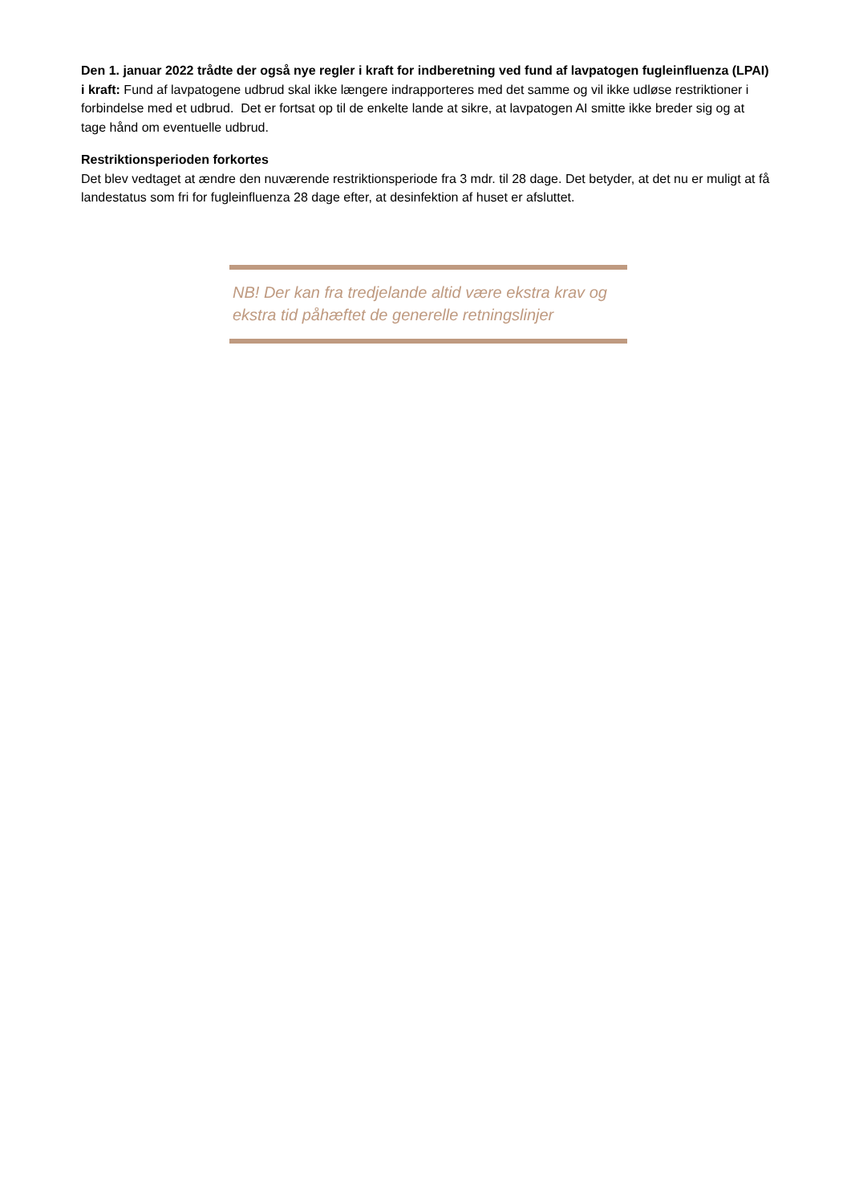Den 1. januar 2022 trådte der også nye regler i kraft for indberetning ved fund af lavpatogen fugleinfluenza (LPAI) i kraft: Fund af lavpatogene udbrud skal ikke længere indrapporteres med det samme og vil ikke udløse restriktioner i forbindelse med et udbrud. Det er fortsat op til de enkelte lande at sikre, at lavpatogen AI smitte ikke breder sig og at tage hånd om eventuelle udbrud.
Restriktionsperioden forkortes
Det blev vedtaget at ændre den nuværende restriktionsperiode fra 3 mdr. til 28 dage. Det betyder, at det nu er muligt at få landestatus som fri for fugleinfluenza 28 dage efter, at desinfektion af huset er afsluttet.
NB! Der kan fra tredjelande altid være ekstra krav og ekstra tid påhæftet de generelle retningslinjer